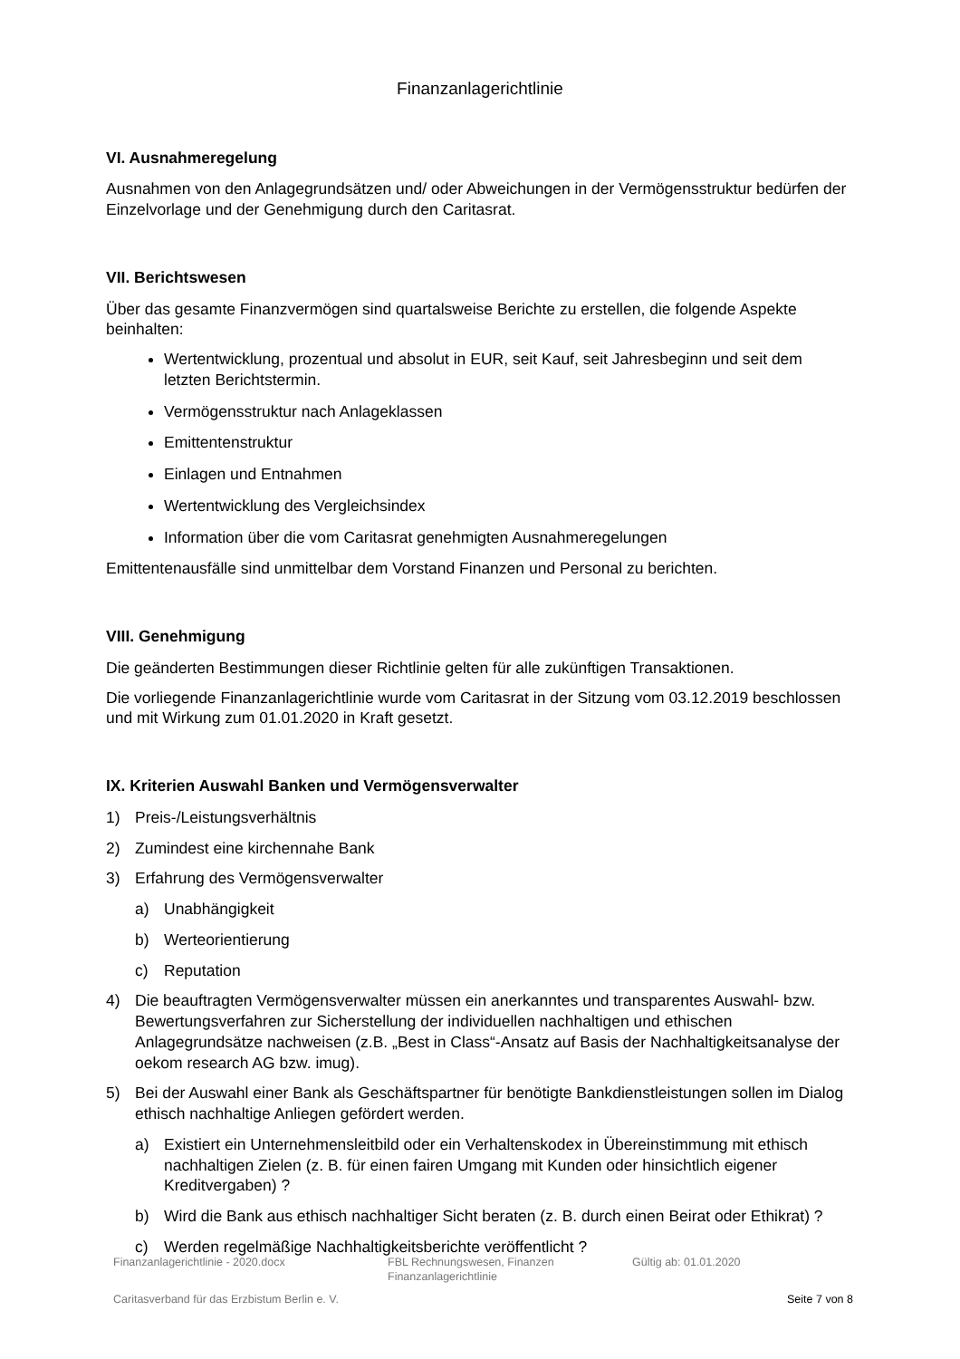Finanzanlagerichtlinie
VI. Ausnahmeregelung
Ausnahmen von den Anlagegrundsätzen und/ oder Abweichungen in der Vermögensstruktur bedürfen der Einzelvorlage und der Genehmigung durch den Caritasrat.
VII. Berichtswesen
Über das gesamte Finanzvermögen sind quartalsweise Berichte zu erstellen, die folgende Aspekte beinhalten:
Wertentwicklung, prozentual und absolut in EUR, seit Kauf, seit Jahresbeginn und seit dem letzten Berichtstermin.
Vermögensstruktur nach Anlageklassen
Emittentenstruktur
Einlagen und Entnahmen
Wertentwicklung des Vergleichsindex
Information über die vom Caritasrat genehmigten Ausnahmeregelungen
Emittentenausfälle sind unmittelbar dem Vorstand Finanzen und Personal zu berichten.
VIII. Genehmigung
Die geänderten Bestimmungen dieser Richtlinie gelten für alle zukünftigen Transaktionen.
Die vorliegende Finanzanlagerichtlinie wurde vom Caritasrat in der Sitzung vom 03.12.2019 beschlossen und mit Wirkung zum 01.01.2020 in Kraft gesetzt.
IX. Kriterien Auswahl Banken und Vermögensverwalter
1) Preis-/Leistungsverhältnis
2) Zumindest eine kirchennahe Bank
3) Erfahrung des Vermögensverwalter
a) Unabhängigkeit
b) Werteorientierung
c) Reputation
4) Die beauftragten Vermögensverwalter müssen ein anerkanntes und transparentes Auswahl- bzw. Bewertungsverfahren zur Sicherstellung der individuellen nachhaltigen und ethischen Anlagegrundsätze nachweisen (z.B. „Best in Class“-Ansatz auf Basis der Nachhaltigkeitsanalyse der oekom research AG bzw. imug).
5) Bei der Auswahl einer Bank als Geschäftspartner für benötigte Bankdienstleistungen sollen im Dialog ethisch nachhaltige Anliegen gefördert werden.
a) Existiert ein Unternehmensleitbild oder ein Verhaltenskodex in Übereinstimmung mit ethisch nachhaltigen Zielen (z. B. für einen fairen Umgang mit Kunden oder hinsichtlich eigener Kreditvergaben) ?
b) Wird die Bank aus ethisch nachhaltiger Sicht beraten (z. B. durch einen Beirat oder Ethikrat) ?
c) Werden regelmäßige Nachhaltigkeitsberichte veröffentlicht ?
Finanzanlagerichtlinie - 2020.docx FBL Rechnungswesen, Finanzen
Finanzanlagerichtlinie Gültig ab: 01.01.2020
Caritasverband für das Erzbistum Berlin e. V. Seite 7 von 8